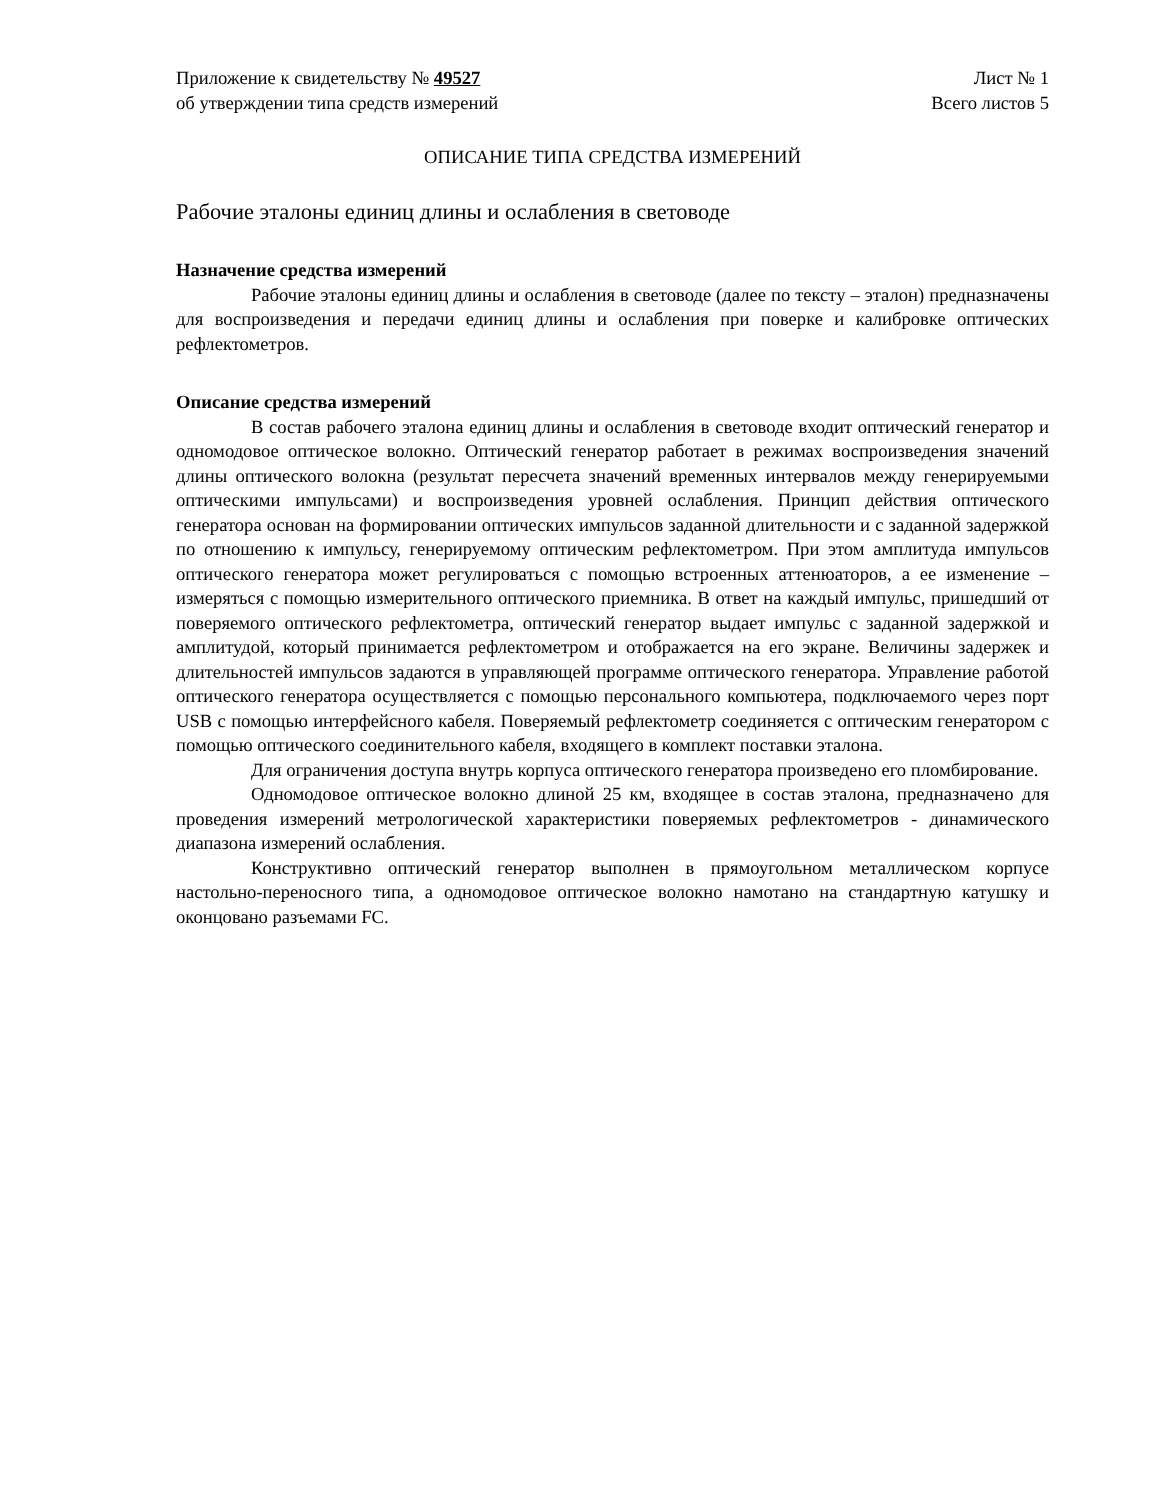Приложение к свидетельству № 49527
об утверждении типа средств измерений
Лист № 1
Всего листов 5
ОПИСАНИЕ ТИПА СРЕДСТВА ИЗМЕРЕНИЙ
Рабочие эталоны единиц длины и ослабления в световоде
Назначение средства измерений
Рабочие эталоны единиц длины и ослабления в световоде (далее по тексту – эталон) предназначены для воспроизведения и передачи единиц длины и ослабления при поверке и калибровке оптических рефлектометров.
Описание средства измерений
В состав рабочего эталона единиц длины и ослабления в световоде входит оптический генератор и одномодовое оптическое волокно. Оптический генератор работает в режимах воспроизведения значений длины оптического волокна (результат пересчета значений временных интервалов между генерируемыми оптическими импульсами) и воспроизведения уровней ослабления. Принцип действия оптического генератора основан на формировании оптических импульсов заданной длительности и с заданной задержкой по отношению к импульсу, генерируемому оптическим рефлектометром. При этом амплитуда импульсов оптического генератора может регулироваться с помощью встроенных аттенюаторов, а ее изменение – измеряться с помощью измерительного оптического приемника. В ответ на каждый импульс, пришедший от поверяемого оптического рефлектометра, оптический генератор выдает импульс с заданной задержкой и амплитудой, который принимается рефлектометром и отображается на его экране. Величины задержек и длительностей импульсов задаются в управляющей программе оптического генератора. Управление работой оптического генератора осуществляется с помощью персонального компьютера, подключаемого через порт USB с помощью интерфейсного кабеля. Поверяемый рефлектометр соединяется с оптическим генератором с помощью оптического соединительного кабеля, входящего в комплект поставки эталона.
Для ограничения доступа внутрь корпуса оптического генератора произведено его пломбирование.
Одномодовое оптическое волокно длиной 25 км, входящее в состав эталона, предназначено для проведения измерений метрологической характеристики поверяемых рефлектометров - динамического диапазона измерений ослабления.
Конструктивно оптический генератор выполнен в прямоугольном металлическом корпусе настольно-переносного типа, а одномодовое оптическое волокно намотано на стандартную катушку и оконцовано разъемами FC.